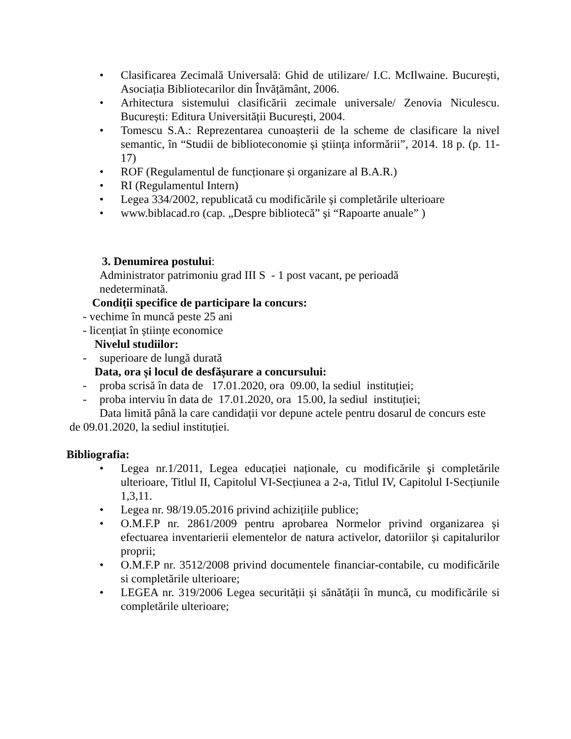• Clasificarea Zecimală Universală: Ghid de utilizare/ I.C. McIlwaine. București, Asociația Bibliotecarilor din Învățământ, 2006.
• Arhitectura sistemului clasificării zecimale universale/ Zenovia Niculescu. București: Editura Universității București, 2004.
• Tomescu S.A.: Reprezentarea cunoașterii de la scheme de clasificare la nivel semantic, în “Studii de biblioteconomie și știința informării”, 2014. 18 p. (p. 11-17)
• ROF (Regulamentul de funcționare și organizare al B.A.R.)
• RI (Regulamentul Intern)
• Legea 334/2002, republicată cu modificările și completările ulterioare
• www.biblacad.ro (cap. „Despre bibliotecă” și “Rapoarte anuale” )
3. Denumirea postului:
Administrator patrimoniu grad III S - 1 post vacant, pe perioadă nedeterminată.
Condiții specifice de participare la concurs:
- vechime în muncă peste 25 ani
- licențiat în științe economice
Nivelul studiilor:
- superioare de lungă durată
Data, ora și locul de desfășurare a concursului:
- proba scrisă în data de 17.01.2020, ora 09.00, la sediul instituției;
- proba interviu în data de 17.01.2020, ora 15.00, la sediul instituției;
Data limită până la care candidații vor depune actele pentru dosarul de concurs este de 09.01.2020, la sediul instituției.
Bibliografia:
• Legea nr.1/2011, Legea educației naționale, cu modificările şi completările ulterioare, Titlul II, Capitolul VI-Secțiunea a 2-a, Titlul IV, Capitolul I-Secțiunile 1,3,11.
• Legea nr. 98/19.05.2016 privind achizițiile publice;
• O.M.F.P nr. 2861/2009 pentru aprobarea Normelor privind organizarea și efectuarea inventarierii elementelor de natura activelor, datoriilor și capitalurilor proprii;
• O.M.F.P nr. 3512/2008 privind documentele financiar-contabile, cu modificările si completările ulterioare;
• LEGEA nr. 319/2006 Legea securității și sănătății în muncă, cu modificările si completările ulterioare;